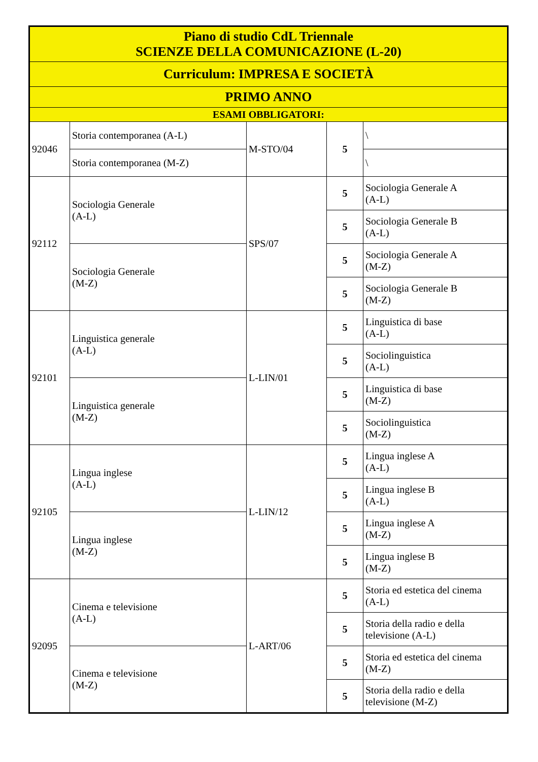| Piano di studio CdL Triennale SCIENZE DELLA COMUNICAZIONE (L-20) | | | | |
| --- | --- | --- | --- | --- |
| Curriculum: IMPRESA E SOCIETÀ | | | | |
| PRIMO ANNO | | | | |
| ESAMI OBBLIGATORI: | | | | |
| 92046 | Storia contemporanea (A-L) | M-STO/04 | 5 | \ |
| | Storia contemporanea (M-Z) | | | \ |
| 92112 | Sociologia Generale (A-L) | SPS/07 | 5 | Sociologia Generale A (A-L) |
| | | | 5 | Sociologia Generale B (A-L) |
| | Sociologia Generale (M-Z) | | 5 | Sociologia Generale A (M-Z) |
| | | | 5 | Sociologia Generale B (M-Z) |
| 92101 | Linguistica generale (A-L) | L-LIN/01 | 5 | Linguistica di base (A-L) |
| | | | 5 | Sociolinguistica (A-L) |
| | Linguistica generale (M-Z) | | 5 | Linguistica di base (M-Z) |
| | | | 5 | Sociolinguistica (M-Z) |
| 92105 | Lingua inglese (A-L) | L-LIN/12 | 5 | Lingua inglese A (A-L) |
| | | | 5 | Lingua inglese B (A-L) |
| | Lingua inglese (M-Z) | | 5 | Lingua inglese A (M-Z) |
| | | | 5 | Lingua inglese B (M-Z) |
| 92095 | Cinema e televisione (A-L) | L-ART/06 | 5 | Storia ed estetica del cinema (A-L) |
| | | | 5 | Storia della radio e della televisione (A-L) |
| | Cinema e televisione (M-Z) | | 5 | Storia ed estetica del cinema (M-Z) |
| | | | 5 | Storia della radio e della televisione (M-Z) |